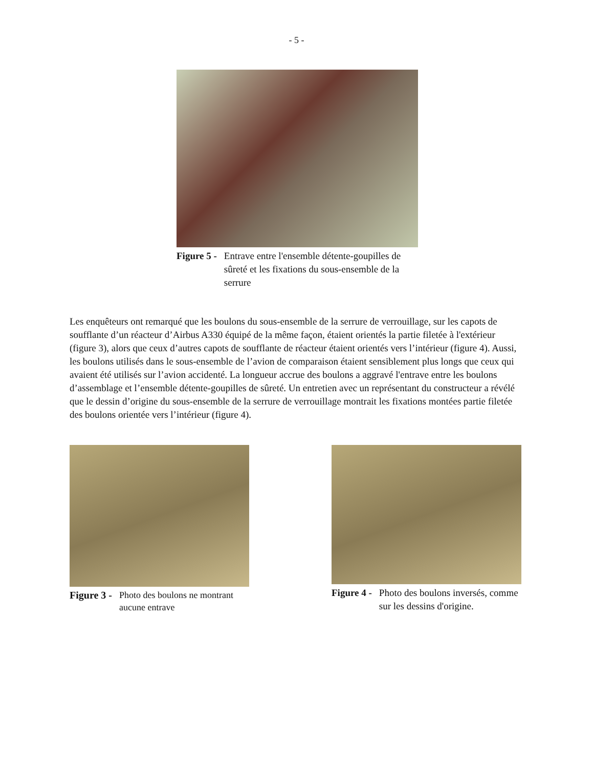- 5 -
Figure 5 - Entrave entre l'ensemble détente-goupilles de sûreté et les fixations du sous-ensemble de la serrure
Les enquêteurs ont remarqué que les boulons du sous-ensemble de la serrure de verrouillage, sur les capots de soufflante d’un réacteur d’Airbus A330 équipé de la même façon, étaient orientés la partie filetée à l'extérieur (figure 3), alors que ceux d’autres capots de soufflante de réacteur étaient orientés vers l’intérieur (figure 4). Aussi, les boulons utilisés dans le sous-ensemble de l’avion de comparaison étaient sensiblement plus longs que ceux qui avaient été utilisés sur l’avion accidenté. La longueur accrue des boulons a aggravé l'entrave entre les boulons d’assemblage et l’ensemble détente-goupilles de sûreté. Un entretien avec un représentant du constructeur a révélé que le dessin d’origine du sous-ensemble de la serrure de verrouillage montrait les fixations montées partie filetée des boulons orientée vers l’intérieur (figure 4).
Figure 3 - Photo des boulons ne montrant aucune entrave
Figure 4 - Photo des boulons inversés, comme sur les dessins d'origine.